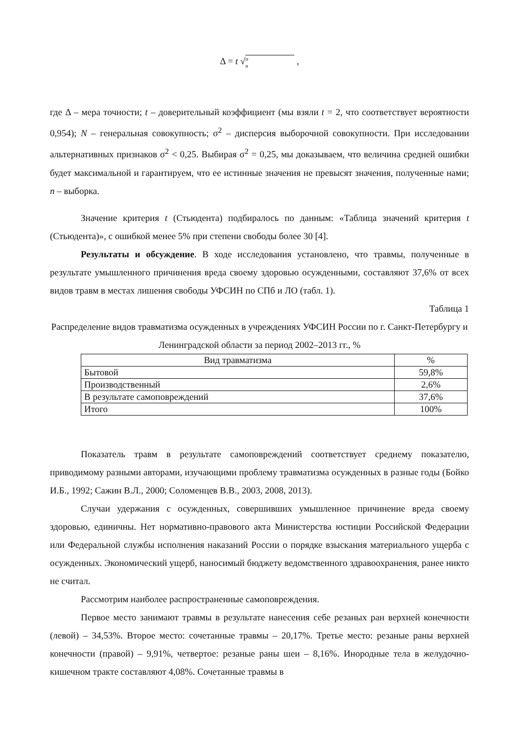Δ = t √ σ
n ,
где Δ – мера точности; t – доверительный коэффициент (мы взяли t = 2, что соответствует вероятности 0,954); N – генеральная совокупность; σ<sup>2</sup> – дисперсия выборочной совокупности. При исследовании альтернативных признаков σ<sup>2</sup> < 0,25. Выбирая σ<sup>2</sup> = 0,25, мы доказываем, что величина средней ошибки будет максимальной и гарантируем, что ее истинные значения не превысят значения, полученные нами; n – выборка.
Значение критерия t (Стьюдента) подбиралось по данным: «Таблица значений критерия t (Стьюдента)», с ошибкой менее 5% при степени свободы более 30 [4].
Результаты и обсуждение. В ходе исследования установлено, что травмы, полученные в результате умышленного причинения вреда своему здоровью осужденными, составляют 37,6% от всех видов травм в местах лишения свободы УФСИН по СПб и ЛО (табл. 1).
Таблица 1
Распределение видов травматизма осужденных в учреждениях УФСИН России по г. Санкт-Петербургу и Ленинградской области за период 2002–2013 гг., %
| Вид травматизма | % |
| --- | --- |
| Бытовой | 59,8% |
| Производственный | 2,6% |
| В результате самоповреждений | 37,6% |
| Итого | 100% |
Показатель травм в результате самоповреждений соответствует среднему показателю, приводимому разными авторами, изучающими проблему травматизма осужденных в разные годы (Бойко И.Б., 1992; Сажин В.Л., 2000; Соломенцев В.В., 2003, 2008, 2013).
Случаи удержания с осужденных, совершивших умышленное причинение вреда своему здоровью, единичны. Нет нормативно-правового акта Министерства юстиции Российской Федерации или Федеральной службы исполнения наказаний России о порядке взыскания материального ущерба с осужденных. Экономический ущерб, наносимый бюджету ведомственного здравоохранения, ранее никто не считал.
Рассмотрим наиболее распространенные самоповреждения.
Первое место занимают травмы в результате нанесения себе резаных ран верхней конечности (левой) – 34,53%. Второе место: сочетанные травмы – 20,17%. Третье место: резаные раны верхней конечности (правой) – 9,91%, четвертое: резаные раны шеи – 8,16%. Инородные тела в желудочно-кишечном тракте составляют 4,08%. Сочетанные травмы в